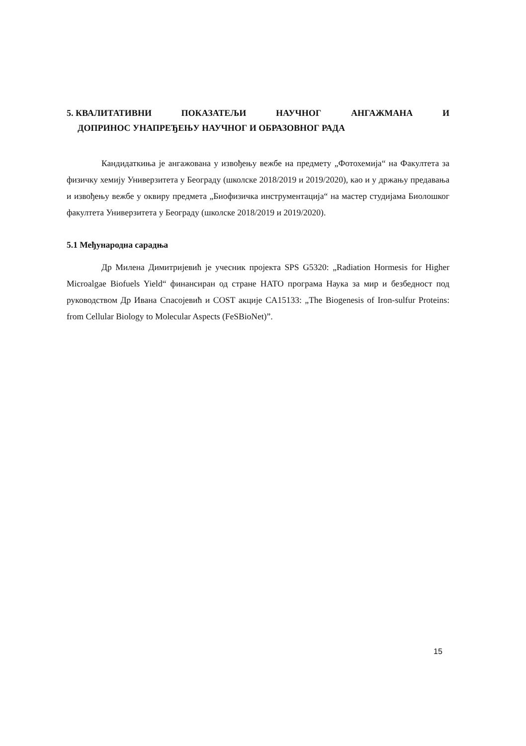5. КВАЛИТАТИВНИ ПОКАЗАТЕЉИ НАУЧНОГ АНГАЖМАНА И
ДОПРИНОС УНАПРЕЂЕЊУ НАУЧНОГ И ОБРАЗОВНОГ РАДА
Кандидаткиња је ангажована у извођењу вежбе на предмету „Фотохемија“ на Факултета за физичку хемију Универзитета у Београду (школске 2018/2019 и 2019/2020), као и у држању предавања и извођењу вежбе у оквиру предмета „Биофизичка инструментација“ на мастер студијама Биолошког факултета Универзитета у Београду (школске 2018/2019 и 2019/2020).
5.1 Међународна сарадња
Др Милена Димитријевић је учесник пројекта SPS G5320: „Radiation Hormesis for Higher Microalgae Biofuels Yield“ финансиран од стране НАТО програма Наука за мир и безбедност под руководством Др Ивана Спасојевић и COST акције CA15133: „The Biogenesis of Iron-sulfur Proteins: from Cellular Biology to Molecular Aspects (FeSBioNet)”.
15